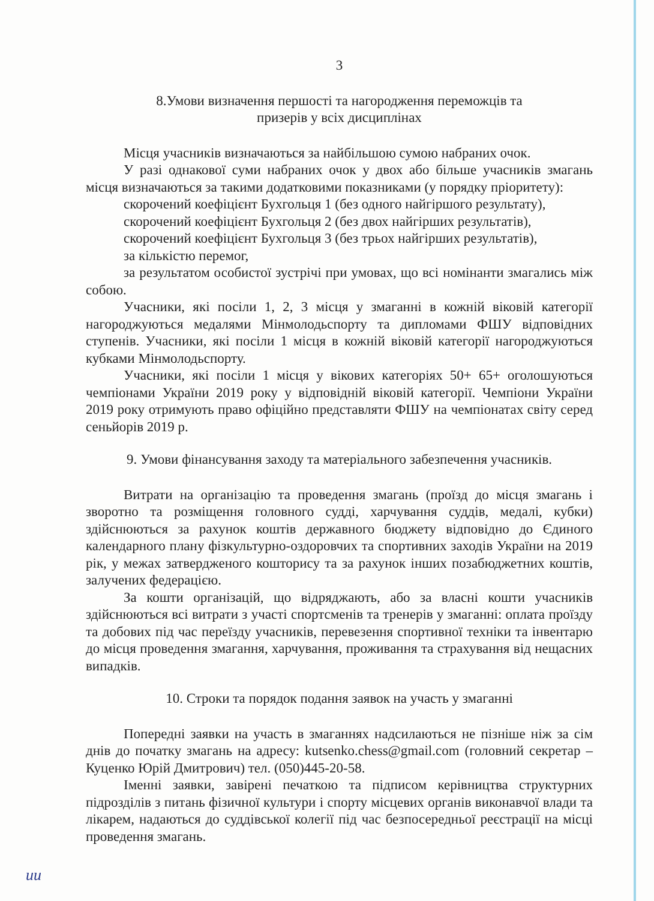3
8.Умови визначення першості та нагородження переможців та
призерів у всіх дисциплінах
Місця учасників визначаються за найбільшою сумою набраних очок.
У разі однакової суми набраних очок у двох або більше учасників змагань місця визначаються за такими додатковими показниками (у порядку пріоритету):
скорочений коефіцієнт Бухгольця 1 (без одного найгіршого результату),
скорочений коефіцієнт Бухгольця 2 (без двох найгірших результатів),
скорочений коефіцієнт Бухгольця 3 (без трьох найгірших результатів),
за кількістю перемог,
за результатом особистої зустрічі при умовах, що всі номінанти змагались між собою.
Учасники, які посіли 1, 2, 3 місця у змаганні в кожній віковій категорії нагороджуються медалями Мінмолодьспорту та дипломами ФШУ відповідних ступенів. Учасники, які посіли 1 місця в кожній віковій категорії нагороджуються кубками Мінмолодьспорту.
Учасники, які посіли 1 місця у вікових категоріях 50+ 65+ оголошуються чемпіонами України 2019 року у відповідній віковій категорії. Чемпіони України 2019 року отримують право офіційно представляти ФШУ на чемпіонатах світу серед сеньйорів 2019 р.
9. Умови фінансування заходу та матеріального забезпечення учасників.
Витрати на організацію та проведення змагань (проїзд до місця змагань і зворотно та розміщення головного судді, харчування суддів, медалі, кубки) здійснюються за рахунок коштів державного бюджету відповідно до Єдиного календарного плану фізкультурно-оздоровчих та спортивних заходів України на 2019 рік, у межах затвердженого кошторису та за рахунок інших позабюджетних коштів, залучених федерацією.
За кошти організацій, що відряджають, або за власні кошти учасників здійснюються всі витрати з участі спортсменів та тренерів у змаганні: оплата проїзду та добових під час переїзду учасників, перевезення спортивної техніки та інвентарю до місця проведення змагання, харчування, проживання та страхування від нещасних випадків.
10. Строки та порядок подання заявок на участь у змаганні
Попередні заявки на участь в змаганнях надсилаються не пізніше ніж за сім днів до початку змагань на адресу: kutsenko.chess@gmail.com (головний секретар – Куценко Юрій Дмитрович) тел. (050)445-20-58.
Іменні заявки, завірені печаткою та підписом керівництва структурних підрозділів з питань фізичної культури і спорту місцевих органів виконавчої влади та лікарем, надаються до суддівської колегії під час безпосередньої реєстрації на місці проведення змагань.
ии